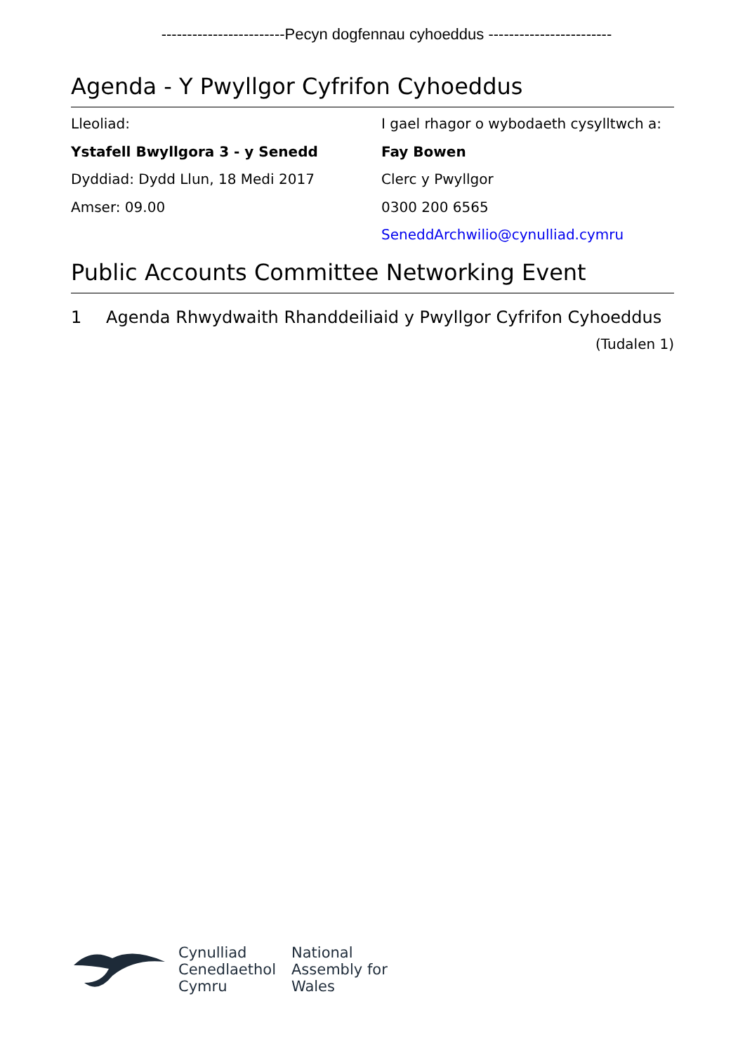------------------------Pecyn dogfennau cyhoeddus ------------------------
Agenda - Y Pwyllgor Cyfrifon Cyhoeddus
Lleoliad:
Ystafell Bwyllgora 3 - y Senedd
Dyddiad: Dydd Llun, 18 Medi 2017
Amser: 09.00
I gael rhagor o wybodaeth cysylltwch a:
Fay Bowen
Clerc y Pwyllgor
0300 200 6565
SeneddArchwilio@cynulliad.cymru
Public Accounts Committee Networking Event
1 Agenda Rhwydwaith Rhanddeiliaid y Pwyllgor Cyfrifon Cyhoeddus
(Tudalen 1)
Cynulliad
Cenedlaethol
Cymru
National
Assembly for
Wales